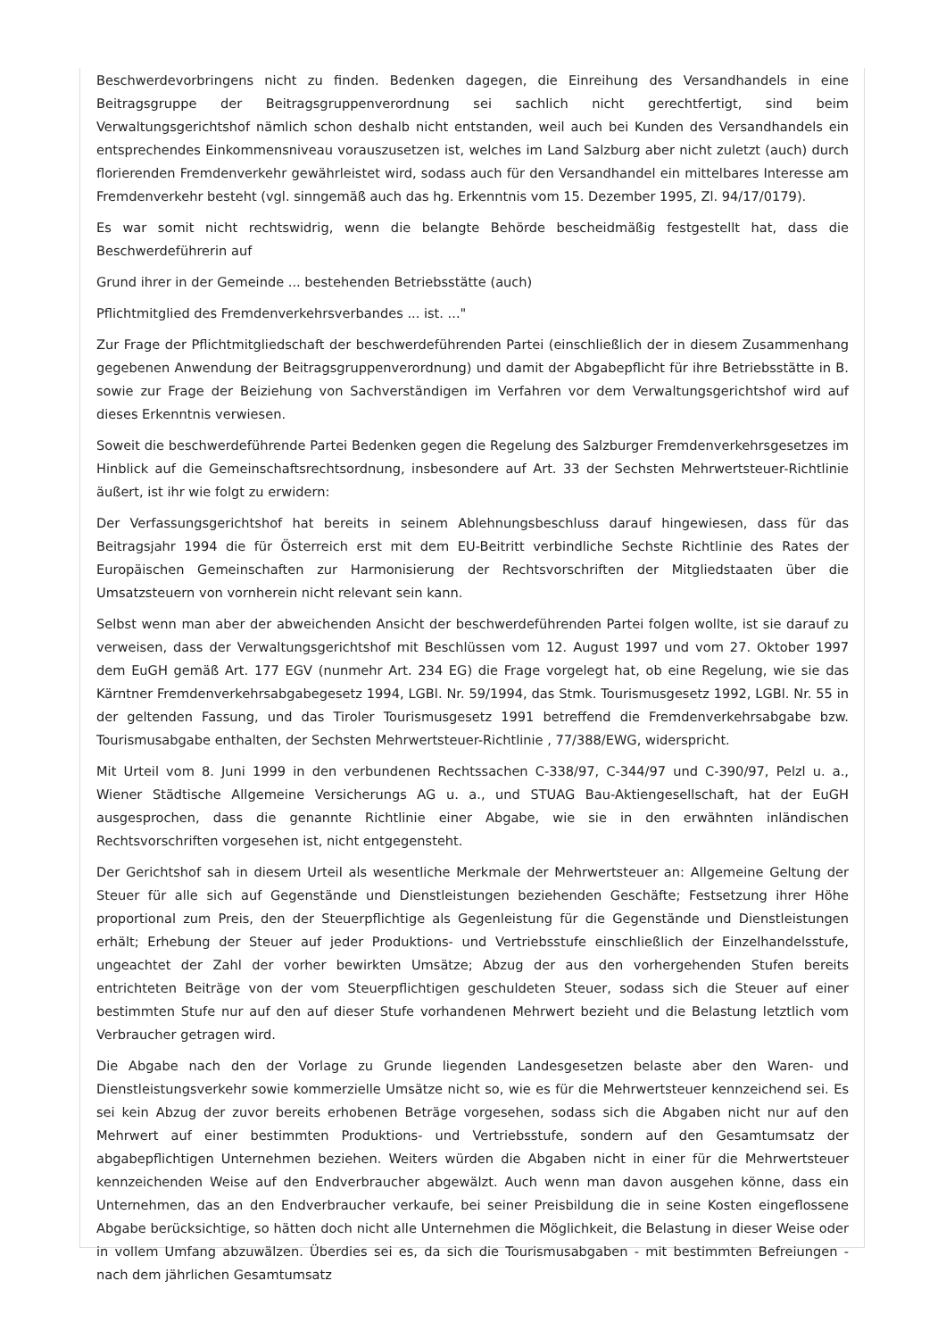Beschwerdevorbringens nicht zu finden. Bedenken dagegen, die Einreihung des Versandhandels in eine Beitragsgruppe der Beitragsgruppenverordnung sei sachlich nicht gerechtfertigt, sind beim Verwaltungsgerichtshof nämlich schon deshalb nicht entstanden, weil auch bei Kunden des Versandhandels ein entsprechendes Einkommensniveau vorauszusetzen ist, welches im Land Salzburg aber nicht zuletzt (auch) durch florierenden Fremdenverkehr gewährleistet wird, sodass auch für den Versandhandel ein mittelbares Interesse am Fremdenverkehr besteht (vgl. sinngemäß auch das hg. Erkenntnis vom 15. Dezember 1995, Zl. 94/17/0179).
Es war somit nicht rechtswidrig, wenn die belangte Behörde bescheidmäßig festgestellt hat, dass die Beschwerdeführerin auf
Grund ihrer in der Gemeinde ... bestehenden Betriebsstätte (auch)
Pflichtmitglied des Fremdenverkehrsverbandes ... ist. ..."
Zur Frage der Pflichtmitgliedschaft der beschwerdeführenden Partei (einschließlich der in diesem Zusammenhang gegebenen Anwendung der Beitragsgruppenverordnung) und damit der Abgabepflicht für ihre Betriebsstätte in B. sowie zur Frage der Beiziehung von Sachverständigen im Verfahren vor dem Verwaltungsgerichtshof wird auf dieses Erkenntnis verwiesen.
Soweit die beschwerdeführende Partei Bedenken gegen die Regelung des Salzburger Fremdenverkehrsgesetzes im Hinblick auf die Gemeinschaftsrechtsordnung, insbesondere auf Art. 33 der Sechsten Mehrwertsteuer-Richtlinie äußert, ist ihr wie folgt zu erwidern:
Der Verfassungsgerichtshof hat bereits in seinem Ablehnungsbeschluss darauf hingewiesen, dass für das Beitragsjahr 1994 die für Österreich erst mit dem EU-Beitritt verbindliche Sechste Richtlinie des Rates der Europäischen Gemeinschaften zur Harmonisierung der Rechtsvorschriften der Mitgliedstaaten über die Umsatzsteuern von vornherein nicht relevant sein kann.
Selbst wenn man aber der abweichenden Ansicht der beschwerdeführenden Partei folgen wollte, ist sie darauf zu verweisen, dass der Verwaltungsgerichtshof mit Beschlüssen vom 12. August 1997 und vom 27. Oktober 1997 dem EuGH gemäß Art. 177 EGV (nunmehr Art. 234 EG) die Frage vorgelegt hat, ob eine Regelung, wie sie das Kärntner Fremdenverkehrsabgabegesetz 1994, LGBl. Nr. 59/1994, das Stmk. Tourismusgesetz 1992, LGBl. Nr. 55 in der geltenden Fassung, und das Tiroler Tourismusgesetz 1991 betreffend die Fremdenverkehrsabgabe bzw. Tourismusabgabe enthalten, der Sechsten Mehrwertsteuer-Richtlinie , 77/388/EWG, widerspricht.
Mit Urteil vom 8. Juni 1999 in den verbundenen Rechtssachen C-338/97, C-344/97 und C-390/97, Pelzl u. a., Wiener Städtische Allgemeine Versicherungs AG u. a., und STUAG Bau-Aktiengesellschaft, hat der EuGH ausgesprochen, dass die genannte Richtlinie einer Abgabe, wie sie in den erwähnten inländischen Rechtsvorschriften vorgesehen ist, nicht entgegensteht.
Der Gerichtshof sah in diesem Urteil als wesentliche Merkmale der Mehrwertsteuer an: Allgemeine Geltung der Steuer für alle sich auf Gegenstände und Dienstleistungen beziehenden Geschäfte; Festsetzung ihrer Höhe proportional zum Preis, den der Steuerpflichtige als Gegenleistung für die Gegenstände und Dienstleistungen erhält; Erhebung der Steuer auf jeder Produktions- und Vertriebsstufe einschließlich der Einzelhandelsstufe, ungeachtet der Zahl der vorher bewirkten Umsätze; Abzug der aus den vorhergehenden Stufen bereits entrichteten Beiträge von der vom Steuerpflichtigen geschuldeten Steuer, sodass sich die Steuer auf einer bestimmten Stufe nur auf den auf dieser Stufe vorhandenen Mehrwert bezieht und die Belastung letztlich vom Verbraucher getragen wird.
Die Abgabe nach den der Vorlage zu Grunde liegenden Landesgesetzen belaste aber den Waren- und Dienstleistungsverkehr sowie kommerzielle Umsätze nicht so, wie es für die Mehrwertsteuer kennzeichend sei. Es sei kein Abzug der zuvor bereits erhobenen Beträge vorgesehen, sodass sich die Abgaben nicht nur auf den Mehrwert auf einer bestimmten Produktions- und Vertriebsstufe, sondern auf den Gesamtumsatz der abgabepflichtigen Unternehmen beziehen. Weiters würden die Abgaben nicht in einer für die Mehrwertsteuer kennzeichenden Weise auf den Endverbraucher abgewälzt. Auch wenn man davon ausgehen könne, dass ein Unternehmen, das an den Endverbraucher verkaufe, bei seiner Preisbildung die in seine Kosten eingeflossene Abgabe berücksichtige, so hätten doch nicht alle Unternehmen die Möglichkeit, die Belastung in dieser Weise oder in vollem Umfang abzuwälzen. Überdies sei es, da sich die Tourismusabgaben - mit bestimmten Befreiungen - nach dem jährlichen Gesamtumsatz